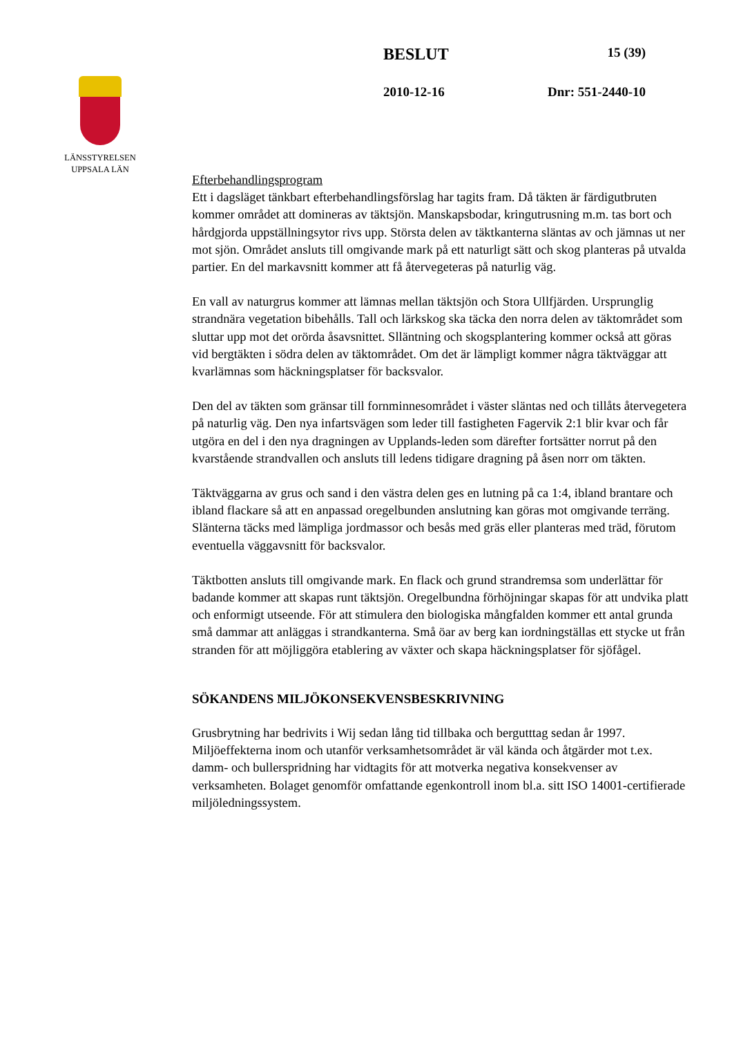LÄNSSTYRELSEN
UPPSALA LÄN
BESLUT 15 (39)
2010-12-16 Dnr: 551-2440-10
Efterbehandlingsprogram
Ett i dagsläget tänkbart efterbehandlingsförslag har tagits fram. Då täkten är färdigutbruten kommer området att domineras av täktsjön. Manskapsbodar, kringutrusning m.m. tas bort och hårdgjorda uppställningsytor rivs upp. Största delen av täktkanterna släntas av och jämnas ut ner mot sjön. Området ansluts till omgivande mark på ett naturligt sätt och skog planteras på utvalda partier. En del markavsnitt kommer att få återvegeteras på naturlig väg.
En vall av naturgrus kommer att lämnas mellan täktsjön och Stora Ullfjärden. Ursprunglig strandnära vegetation bibehålls. Tall och lärkskog ska täcka den norra delen av täktområdet som sluttar upp mot det orörda åsavsnittet. Slläntning och skogsplantering kommer också att göras vid bergtäkten i södra delen av täktområdet. Om det är lämpligt kommer några täktväggar att kvarlämnas som häckningsplatser för backsvalor.
Den del av täkten som gränsar till fornminnesområdet i väster släntas ned och tillåts återvegetera på naturlig väg. Den nya infartsvägen som leder till fastigheten Fagervik 2:1 blir kvar och får utgöra en del i den nya dragningen av Upplands-leden som därefter fortsätter norrut på den kvarstående strandvallen och ansluts till ledens tidigare dragning på åsen norr om täkten.
Täktväggarna av grus och sand i den västra delen ges en lutning på ca 1:4, ibland brantare och ibland flackare så att en anpassad oregelbunden anslutning kan göras mot omgivande terräng. Slänterna täcks med lämpliga jordmassor och besås med gräs eller planteras med träd, förutom eventuella väggavsnitt för backsvalor.
Täktbotten ansluts till omgivande mark. En flack och grund strandremsa som underlättar för badande kommer att skapas runt täktsjön. Oregelbundna förhöjningar skapas för att undvika platt och enformigt utseende. För att stimulera den biologiska mångfalden kommer ett antal grunda små dammar att anläggas i strandkanterna. Små öar av berg kan iordningställas ett stycke ut från stranden för att möjliggöra etablering av växter och skapa häckningsplatser för sjöfågel.
SÖKANDENS MILJÖKONSEKVENSBESKRIVNING
Grusbrytning har bedrivits i Wij sedan lång tid tillbaka och bergutttag sedan år 1997. Miljöeffekterna inom och utanför verksamhetsområdet är väl kända och åtgärder mot t.ex. damm- och bullerspridning har vidtagits för att motverka negativa konsekvenser av verksamheten. Bolaget genomför omfattande egenkontroll inom bl.a. sitt ISO 14001-certifierade miljöledningssystem.